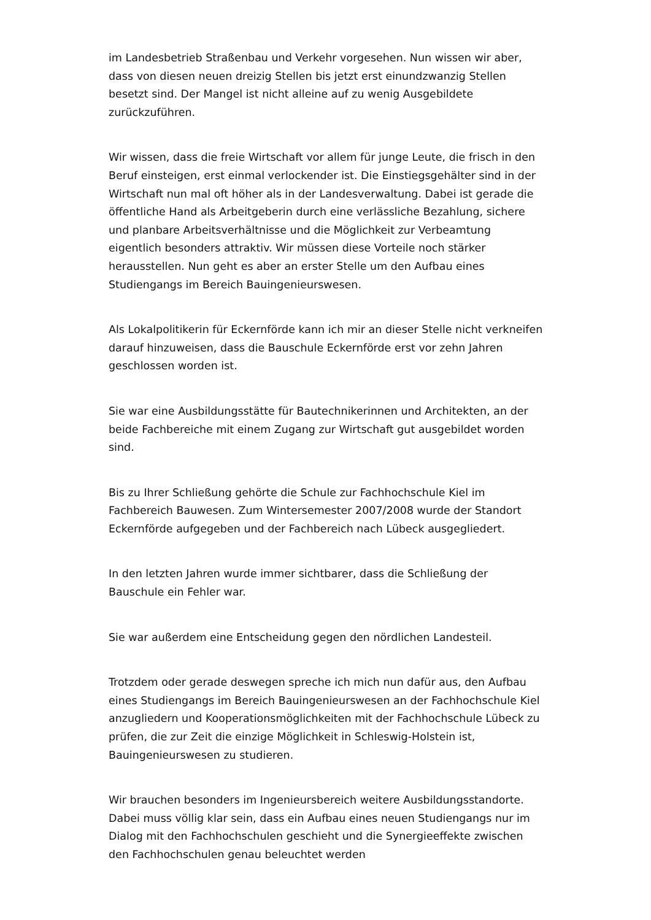im Landesbetrieb Straßenbau und Verkehr vorgesehen. Nun wissen wir aber, dass von diesen neuen dreizig Stellen bis jetzt erst einundzwanzig Stellen besetzt sind. Der Mangel ist nicht alleine auf zu wenig Ausgebildete zurückzuführen.
Wir wissen, dass die freie Wirtschaft vor allem für junge Leute, die frisch in den Beruf einsteigen, erst einmal verlockender ist. Die Einstiegsgehälter sind in der Wirtschaft nun mal oft höher als in der Landesverwaltung. Dabei ist gerade die öffentliche Hand als Arbeitgeberin durch eine verlässliche Bezahlung, sichere und planbare Arbeitsverhältnisse und die Möglichkeit zur Verbeamtung eigentlich besonders attraktiv. Wir müssen diese Vorteile noch stärker herausstellen. Nun geht es aber an erster Stelle um den Aufbau eines Studiengangs im Bereich Bauingenieurswesen.
Als Lokalpolitikerin für Eckernförde kann ich mir an dieser Stelle nicht verkneifen darauf hinzuweisen, dass die Bauschule Eckernförde erst vor zehn Jahren geschlossen worden ist.
Sie war eine Ausbildungsstätte für Bautechnikerinnen und Architekten, an der beide Fachbereiche mit einem Zugang zur Wirtschaft gut ausgebildet worden sind.
Bis zu Ihrer Schließung gehörte die Schule zur Fachhochschule Kiel im Fachbereich Bauwesen. Zum Wintersemester 2007/2008 wurde der Standort Eckernförde aufgegeben und der Fachbereich nach Lübeck ausgegliedert.
In den letzten Jahren wurde immer sichtbarer, dass die Schließung der Bauschule ein Fehler war.
Sie war außerdem eine Entscheidung gegen den nördlichen Landesteil.
Trotzdem oder gerade deswegen spreche ich mich nun dafür aus, den Aufbau eines Studiengangs im Bereich Bauingenieurswesen an der Fachhochschule Kiel anzugliedern und Kooperationsmöglichkeiten mit der Fachhochschule Lübeck zu prüfen, die zur Zeit die einzige Möglichkeit in Schleswig-Holstein ist, Bauingenieurswesen zu studieren.
Wir brauchen besonders im Ingenieursbereich weitere Ausbildungsstandorte. Dabei muss völlig klar sein, dass ein Aufbau eines neuen Studiengangs nur im Dialog mit den Fachhochschulen geschieht und die Synergieeffekte zwischen den Fachhochschulen genau beleuchtet werden